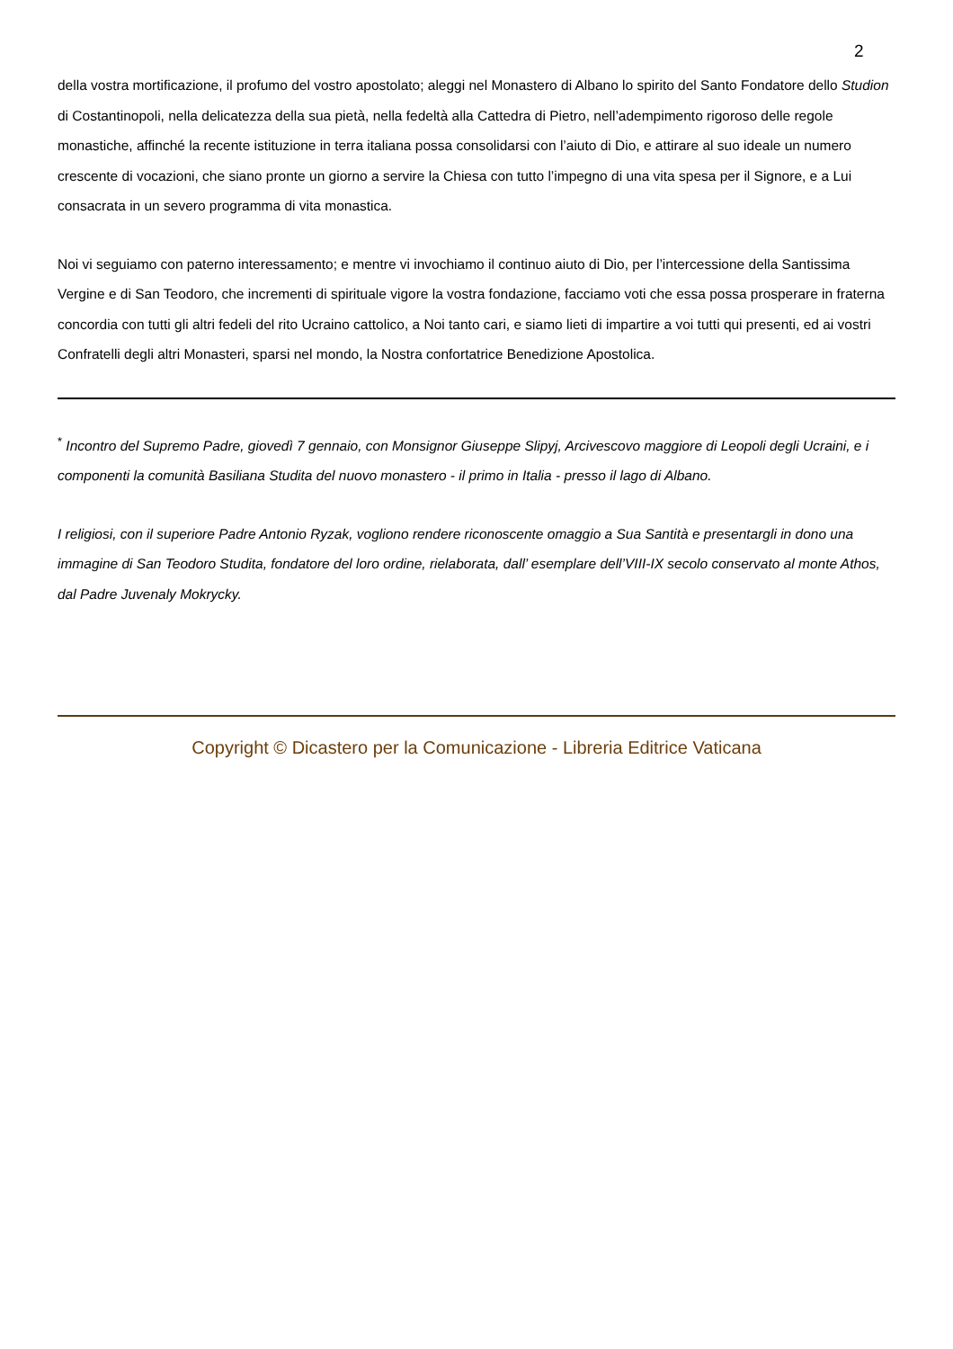2
della vostra mortificazione, il profumo del vostro apostolato; aleggi nel Monastero di Albano lo spirito del Santo Fondatore dello Studion di Costantinopoli, nella delicatezza della sua pietà, nella fedeltà alla Cattedra di Pietro, nell’adempimento rigoroso delle regole monastiche, affinché la recente istituzione in terra italiana possa consolidarsi con l’aiuto di Dio, e attirare al suo ideale un numero crescente di vocazioni, che siano pronte un giorno a servire la Chiesa con tutto l’impegno di una vita spesa per il Signore, e a Lui consacrata in un severo programma di vita monastica.
Noi vi seguiamo con paterno interessamento; e mentre vi invochiamo il continuo aiuto di Dio, per l’intercessione della Santissima Vergine e di San Teodoro, che incrementi di spirituale vigore la vostra fondazione, facciamo voti che essa possa prosperare in fraterna concordia con tutti gli altri fedeli del rito Ucraino cattolico, a Noi tanto cari, e siamo lieti di impartire a voi tutti qui presenti, ed ai vostri Confratelli degli altri Monasteri, sparsi nel mondo, la Nostra confortatrice Benedizione Apostolica.
<sup>*</sup> Incontro del Supremo Padre, giovedì 7 gennaio, con Monsignor Giuseppe Slipyj, Arcivescovo maggiore di Leopoli degli Ucraini, e i componenti la comunità Basiliana Studita del nuovo monastero - il primo in Italia - presso il lago di Albano.
I religiosi, con il superiore Padre Antonio Ryzak, vogliono rendere riconoscente omaggio a Sua Santità e presentargli in dono una immagine di San Teodoro Studita, fondatore del loro ordine, rielaborata, dall’ esemplare dell’VIII-IX secolo conservato al monte Athos, dal Padre Juvenaly Mokrycky.
Copyright © Dicastero per la Comunicazione - Libreria Editrice Vaticana